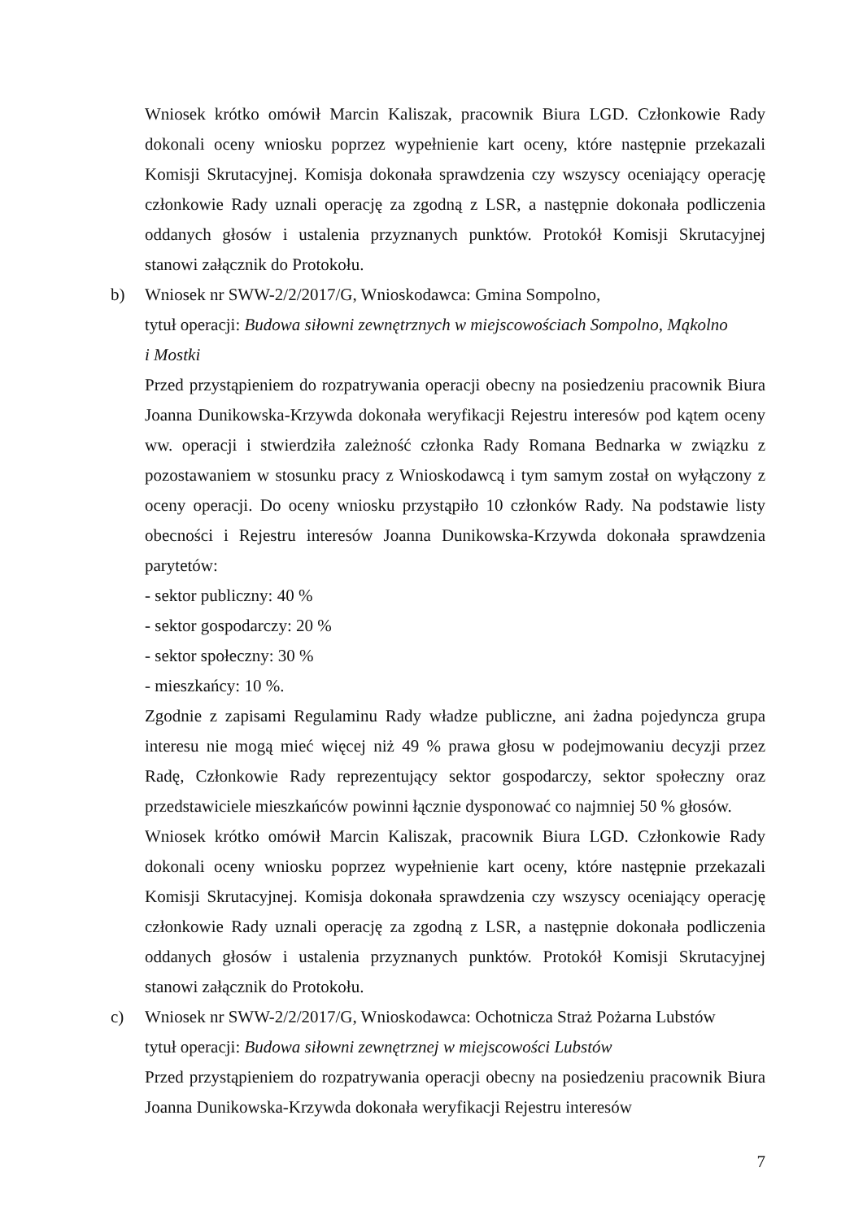Wniosek krótko omówił Marcin Kaliszak, pracownik Biura LGD. Członkowie Rady dokonali oceny wniosku poprzez wypełnienie kart oceny, które następnie przekazali Komisji Skrutacyjnej. Komisja dokonała sprawdzenia czy wszyscy oceniający operację członkowie Rady uznali operację za zgodną z LSR, a następnie dokonała podliczenia oddanych głosów i ustalenia przyznanych punktów. Protokół Komisji Skrutacyjnej stanowi załącznik do Protokołu.
b) Wniosek nr SWW-2/2/2017/G, Wnioskodawca: Gmina Sompolno,
tytuł operacji: Budowa siłowni zewnętrznych w miejscowościach Sompolno, Mąkolno
i Mostki
Przed przystąpieniem do rozpatrywania operacji obecny na posiedzeniu pracownik Biura Joanna Dunikowska-Krzywda dokonała weryfikacji Rejestru interesów pod kątem oceny ww. operacji i stwierdziła zależność członka Rady Romana Bednarka w związku z pozostawaniem w stosunku pracy z Wnioskodawcą i tym samym został on wyłączony z oceny operacji. Do oceny wniosku przystąpiło 10 członków Rady. Na podstawie listy obecności i Rejestru interesów Joanna Dunikowska-Krzywda dokonała sprawdzenia parytetów:
- sektor publiczny: 40 %
- sektor gospodarczy: 20 %
- sektor społeczny: 30 %
- mieszkańcy: 10 %.
Zgodnie z zapisami Regulaminu Rady władze publiczne, ani żadna pojedyncza grupa interesu nie mogą mieć więcej niż 49 % prawa głosu w podejmowaniu decyzji przez Radę, Członkowie Rady reprezentujący sektor gospodarczy, sektor społeczny oraz przedstawiciele mieszkańców powinni łącznie dysponować co najmniej 50 % głosów.
Wniosek krótko omówił Marcin Kaliszak, pracownik Biura LGD. Członkowie Rady dokonali oceny wniosku poprzez wypełnienie kart oceny, które następnie przekazali Komisji Skrutacyjnej. Komisja dokonała sprawdzenia czy wszyscy oceniający operację członkowie Rady uznali operację za zgodną z LSR, a następnie dokonała podliczenia oddanych głosów i ustalenia przyznanych punktów. Protokół Komisji Skrutacyjnej stanowi załącznik do Protokołu.
c) Wniosek nr SWW-2/2/2017/G, Wnioskodawca: Ochotnicza Straż Pożarna Lubstów
tytuł operacji: Budowa siłowni zewnętrznej w miejscowości Lubstów
Przed przystąpieniem do rozpatrywania operacji obecny na posiedzeniu pracownik Biura Joanna Dunikowska-Krzywda dokonała weryfikacji Rejestru interesów
7